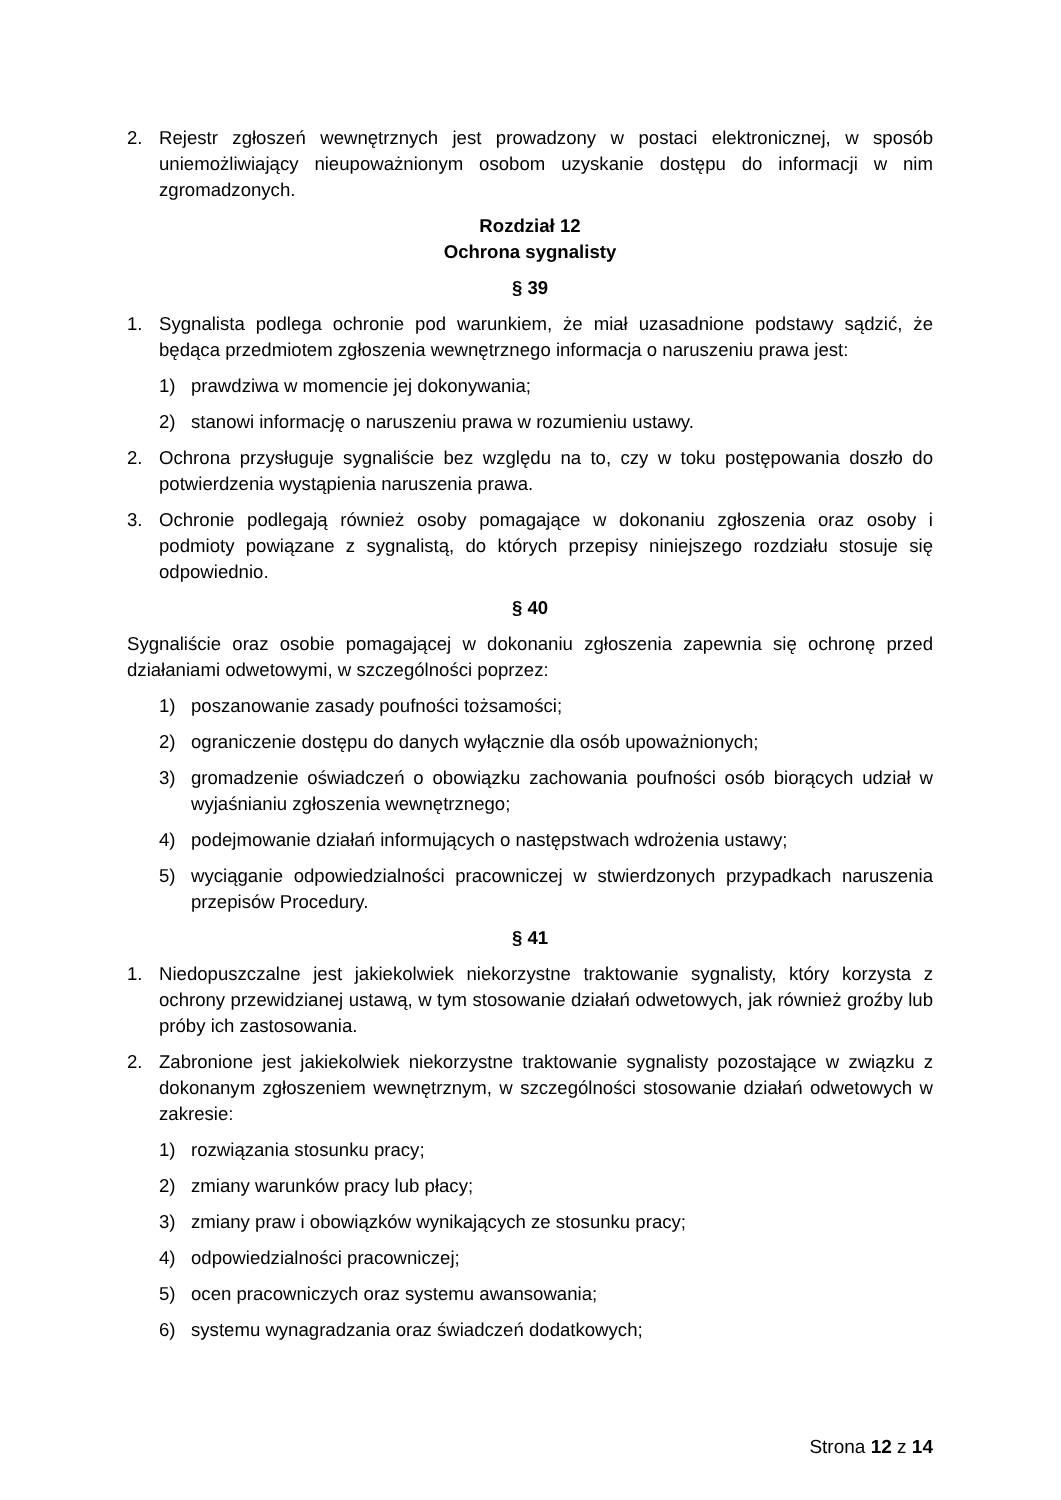2. Rejestr zgłoszeń wewnętrznych jest prowadzony w postaci elektronicznej, w sposób uniemożliwiający nieupoważnionym osobom uzyskanie dostępu do informacji w nim zgromadzonych.
Rozdział 12
Ochrona sygnalisty
§ 39
1. Sygnalista podlega ochronie pod warunkiem, że miał uzasadnione podstawy sądzić, że będąca przedmiotem zgłoszenia wewnętrznego informacja o naruszeniu prawa jest:
1) prawdziwa w momencie jej dokonywania;
2) stanowi informację o naruszeniu prawa w rozumieniu ustawy.
2. Ochrona przysługuje sygnaliście bez względu na to, czy w toku postępowania doszło do potwierdzenia wystąpienia naruszenia prawa.
3. Ochronie podlegają również osoby pomagające w dokonaniu zgłoszenia oraz osoby i podmioty powiązane z sygnalistą, do których przepisy niniejszego rozdziału stosuje się odpowiednio.
§ 40
Sygnaliście oraz osobie pomagającej w dokonaniu zgłoszenia zapewnia się ochronę przed działaniami odwetowymi, w szczególności poprzez:
1) poszanowanie zasady poufności tożsamości;
2) ograniczenie dostępu do danych wyłącznie dla osób upoważnionych;
3) gromadzenie oświadczeń o obowiązku zachowania poufności osób biorących udział w wyjaśnianiu zgłoszenia wewnętrznego;
4) podejmowanie działań informujących o następstwach wdrożenia ustawy;
5) wyciąganie odpowiedzialności pracowniczej w stwierdzonych przypadkach naruszenia przepisów Procedury.
§ 41
1. Niedopuszczalne jest jakiekolwiek niekorzystne traktowanie sygnalisty, który korzysta z ochrony przewidzianej ustawą, w tym stosowanie działań odwetowych, jak również groźby lub próby ich zastosowania.
2. Zabronione jest jakiekolwiek niekorzystne traktowanie sygnalisty pozostające w związku z dokonanym zgłoszeniem wewnętrznym, w szczególności stosowanie działań odwetowych w zakresie:
1) rozwiązania stosunku pracy;
2) zmiany warunków pracy lub płacy;
3) zmiany praw i obowiązków wynikających ze stosunku pracy;
4) odpowiedzialności pracowniczej;
5) ocen pracowniczych oraz systemu awansowania;
6) systemu wynagradzania oraz świadczeń dodatkowych;
Strona 12 z 14